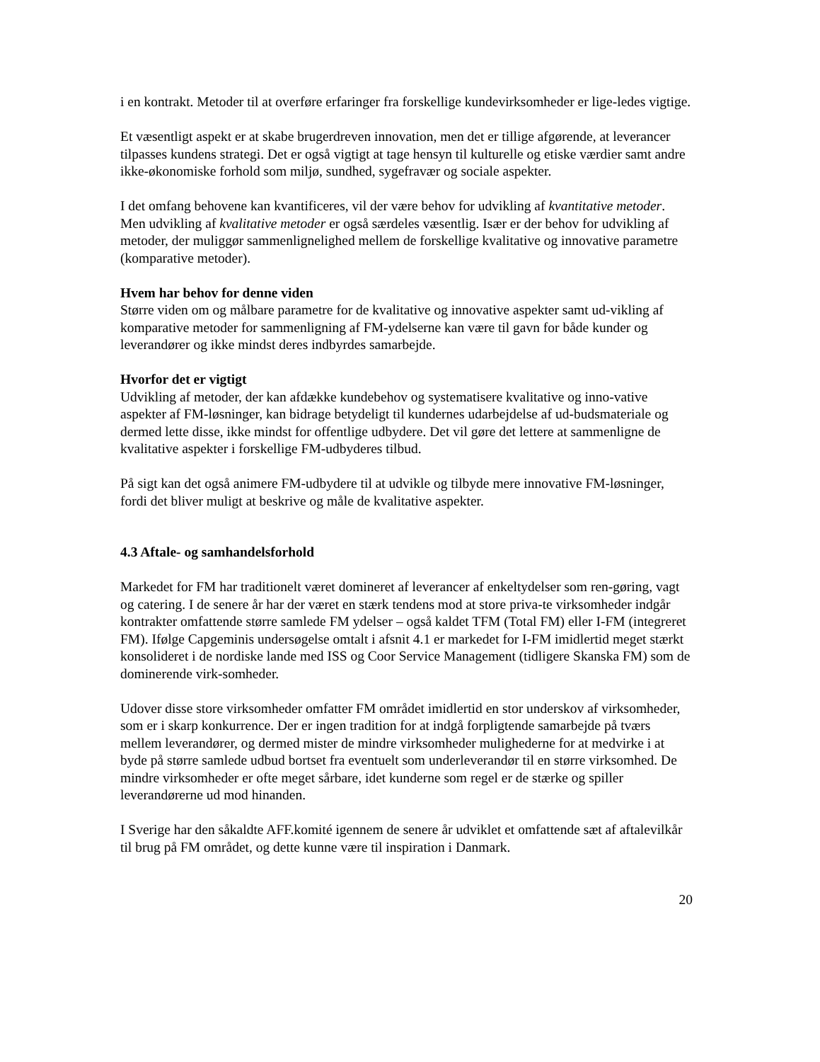i en kontrakt. Metoder til at overføre erfaringer fra forskellige kundevirksomheder er lige-ledes vigtige.
Et væsentligt aspekt er at skabe brugerdreven innovation, men det er tillige afgørende, at leverancer tilpasses kundens strategi. Det er også vigtigt at tage hensyn til kulturelle og etiske værdier samt andre ikke-økonomiske forhold som miljø, sundhed, sygefravær og sociale aspekter.
I det omfang behovene kan kvantificeres, vil der være behov for udvikling af kvantitative metoder. Men udvikling af kvalitative metoder er også særdeles væsentlig. Især er der behov for udvikling af metoder, der muliggør sammenlignelighed mellem de forskellige kvalitative og innovative parametre (komparative metoder).
Hvem har behov for denne viden
Større viden om og målbare parametre for de kvalitative og innovative aspekter samt ud-vikling af komparative metoder for sammenligning af FM-ydelserne kan være til gavn for både kunder og leverandører og ikke mindst deres indbyrdes samarbejde.
Hvorfor det er vigtigt
Udvikling af metoder, der kan afdække kundebehov og systematisere kvalitative og inno-vative aspekter af FM-løsninger, kan bidrage betydeligt til kundernes udarbejdelse af ud-budsmateriale og dermed lette disse, ikke mindst for offentlige udbydere. Det vil gøre det lettere at sammenligne de kvalitative aspekter i forskellige FM-udbyderes tilbud.
På sigt kan det også animere FM-udbydere til at udvikle og tilbyde mere innovative FM-løsninger, fordi det bliver muligt at beskrive og måle de kvalitative aspekter.
4.3 Aftale- og samhandelsforhold
Markedet for FM har traditionelt været domineret af leverancer af enkeltydelser som ren-gøring, vagt og catering. I de senere år har der været en stærk tendens mod at store priva-te virksomheder indgår kontrakter omfattende større samlede FM ydelser – også kaldet TFM (Total FM) eller I-FM (integreret FM). Ifølge Capgeminis undersøgelse omtalt i afsnit 4.1 er markedet for I-FM imidlertid meget stærkt konsolideret i de nordiske lande med ISS og Coor Service Management (tidligere Skanska FM) som de dominerende virk-somheder.
Udover disse store virksomheder omfatter FM området imidlertid en stor underskov af virksomheder, som er i skarp konkurrence. Der er ingen tradition for at indgå forpligtende samarbejde på tværs mellem leverandører, og dermed mister de mindre virksomheder mulighederne for at medvirke i at byde på større samlede udbud bortset fra eventuelt som underleverandør til en større virksomhed. De mindre virksomheder er ofte meget sårbare, idet kunderne som regel er de stærke og spiller leverandørerne ud mod hinanden.
I Sverige har den såkaldte AFF.komité igennem de senere år udviklet et omfattende sæt af aftalevilkår til brug på FM området, og dette kunne være til inspiration i Danmark.
20